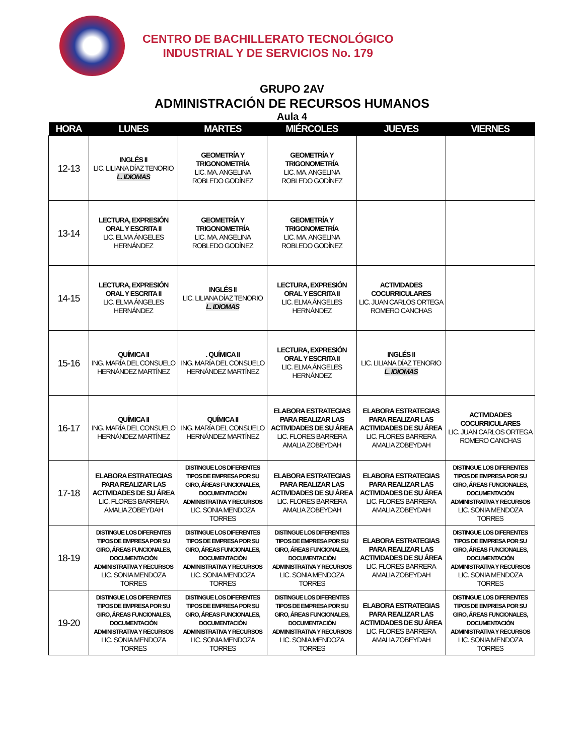CENTRO DE BACHILLERATO TECNOLÓGICO
INDUSTRIAL Y DE SERVICIOS No. 179
GRUPO 2AV
ADMINISTRACIÓN DE RECURSOS HUMANOS
Aula 4
| HORA | LUNES | MARTES | MIÉRCOLES | JUEVES | VIERNES |
| --- | --- | --- | --- | --- | --- |
| 12-13 | INGLÉS II LIC. LILIANA DÍAZ TENORIO L. IDIOMAS | GEOMETRÍA Y TRIGONOMETRÍA LIC. MA. ANGELINA ROBLEDO GODÍNEZ | GEOMETRÍA Y TRIGONOMETRÍA LIC. MA. ANGELINA ROBLEDO GODÍNEZ | | |
| 13-14 | LECTURA, EXPRESIÓN ORAL Y ESCRITA II LIC. ELMA ÁNGELES HERNÁNDEZ | GEOMETRÍA Y TRIGONOMETRÍA LIC. MA. ANGELINA ROBLEDO GODÍNEZ | GEOMETRÍA Y TRIGONOMETRÍA LIC. MA. ANGELINA ROBLEDO GODÍNEZ | | |
| 14-15 | LECTURA, EXPRESIÓN ORAL Y ESCRITA II LIC. ELMA ÁNGELES HERNÁNDEZ | INGLÉS II LIC. LILIANA DÍAZ TENORIO L. IDIOMAS | LECTURA, EXPRESIÓN ORAL Y ESCRITA II LIC. ELMA ÁNGELES HERNÁNDEZ | ACTIVIDADES COCURRICULARES LIC. JUAN CARLOS ORTEGA ROMERO CANCHAS | |
| 15-16 | QUÍMICA II ING. MARÍA DEL CONSUELO HERNÁNDEZ MARTÍNEZ | . QUÍMICA II ING. MARÍA DEL CONSUELO HERNÁNDEZ MARTÍNEZ | LECTURA, EXPRESIÓN ORAL Y ESCRITA II LIC. ELMA ÁNGELES HERNÁNDEZ | INGLÉS II LIC. LILIANA DÍAZ TENORIO L. IDIOMAS | |
| 16-17 | QUÍMICA II ING. MARÍA DEL CONSUELO HERNÁNDEZ MARTÍNEZ | QUÍMICA II ING. MARÍA DEL CONSUELO HERNÁNDEZ MARTÍNEZ | ELABORA ESTRATEGIAS PARA REALIZAR LAS ACTIVIDADES DE SU ÁREA LIC. FLORES BARRERA AMALIA ZOBEYDAH | ELABORA ESTRATEGIAS PARA REALIZAR LAS ACTIVIDADES DE SU ÁREA LIC. FLORES BARRERA AMALIA ZOBEYDAH | ACTIVIDADES COCURRICULARES LIC. JUAN CARLOS ORTEGA ROMERO CANCHAS |
| 17-18 | ELABORA ESTRATEGIAS PARA REALIZAR LAS ACTIVIDADES DE SU ÁREA LIC. FLORES BARRERA AMALIA ZOBEYDAH | DISTINGUE LOS DIFERENTES TIPOS DE EMPRESA POR SU GIRO, ÁREAS FUNCIONALES, DOCUMENTACIÓN ADMINISTRATIVA Y RECURSOS LIC. SONIA MENDOZA TORRES | ELABORA ESTRATEGIAS PARA REALIZAR LAS ACTIVIDADES DE SU ÁREA LIC. FLORES BARRERA AMALIA ZOBEYDAH | ELABORA ESTRATEGIAS PARA REALIZAR LAS ACTIVIDADES DE SU ÁREA LIC. FLORES BARRERA AMALIA ZOBEYDAH | DISTINGUE LOS DIFERENTES TIPOS DE EMPRESA POR SU GIRO, ÁREAS FUNCIONALES, DOCUMENTACIÓN ADMINISTRATIVA Y RECURSOS LIC. SONIA MENDOZA TORRES |
| 18-19 | DISTINGUE LOS DIFERENTES TIPOS DE EMPRESA POR SU GIRO, ÁREAS FUNCIONALES, DOCUMENTACIÓN ADMINISTRATIVA Y RECURSOS LIC. SONIA MENDOZA TORRES | DISTINGUE LOS DIFERENTES TIPOS DE EMPRESA POR SU GIRO, ÁREAS FUNCIONALES, DOCUMENTACIÓN ADMINISTRATIVA Y RECURSOS LIC. SONIA MENDOZA TORRES | DISTINGUE LOS DIFERENTES TIPOS DE EMPRESA POR SU GIRO, ÁREAS FUNCIONALES, DOCUMENTACIÓN ADMINISTRATIVA Y RECURSOS LIC. SONIA MENDOZA TORRES | ELABORA ESTRATEGIAS PARA REALIZAR LAS ACTIVIDADES DE SU ÁREA LIC. FLORES BARRERA AMALIA ZOBEYDAH | DISTINGUE LOS DIFERENTES TIPOS DE EMPRESA POR SU GIRO, ÁREAS FUNCIONALES, DOCUMENTACIÓN ADMINISTRATIVA Y RECURSOS LIC. SONIA MENDOZA TORRES |
| 19-20 | DISTINGUE LOS DIFERENTES TIPOS DE EMPRESA POR SU GIRO, ÁREAS FUNCIONALES, DOCUMENTACIÓN ADMINISTRATIVA Y RECURSOS LIC. SONIA MENDOZA TORRES | DISTINGUE LOS DIFERENTES TIPOS DE EMPRESA POR SU GIRO, ÁREAS FUNCIONALES, DOCUMENTACIÓN ADMINISTRATIVA Y RECURSOS LIC. SONIA MENDOZA TORRES | DISTINGUE LOS DIFERENTES TIPOS DE EMPRESA POR SU GIRO, ÁREAS FUNCIONALES, DOCUMENTACIÓN ADMINISTRATIVA Y RECURSOS LIC. SONIA MENDOZA TORRES | ELABORA ESTRATEGIAS PARA REALIZAR LAS ACTIVIDADES DE SU ÁREA LIC. FLORES BARRERA AMALIA ZOBEYDAH | DISTINGUE LOS DIFERENTES TIPOS DE EMPRESA POR SU GIRO, ÁREAS FUNCIONALES, DOCUMENTACIÓN ADMINISTRATIVA Y RECURSOS LIC. SONIA MENDOZA TORRES |